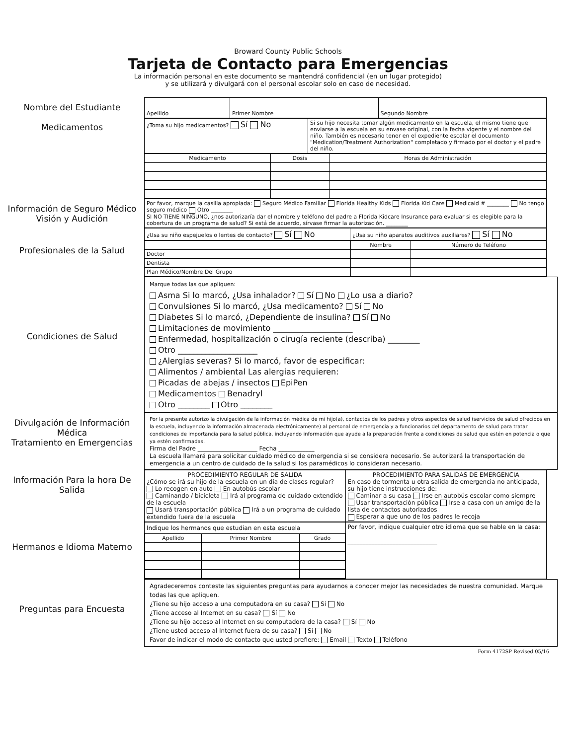Broward County Public Schools
Tarjeta de Contacto para Emergencias
La información personal en este documento se mantendrá confidencial (en un lugar protegido)
y se utilizará y divulgará con el personal escolar solo en caso de necesidad.
Nombre del Estudiante
Medicamentos
| Apellido | Primer Nombre | Segundo Nombre |
| ¿Toma su hijo medicamentos? Sí No | Si su hijo necesita tomar algún medicamento en la escuela, el mismo tiene que enviarse a la escuela en su envase original, con la fecha vigente y el nombre del niño. También es necesario tener en el expediente escolar el documento "Medication/Treatment Authorization" completado y firmado por el doctor y el padre del niño. |
| Medicamento | Dosis | Horas de Administración |
| --- | --- | --- |
Información de Seguro Médico
Visión y Audición
| Por favor, marque la casilla apropiada: Seguro Médico Familiar Florida Healthy Kids Florida Kid Care Medicaid # ________ No tengo seguro médico Otro ________ SI NO TIENE NINGUNO, ¿nos autorizaría dar el nombre y teléfono del padre a Florida Kidcare Insurance para evaluar si es elegible para la cobertura de un programa de salud? Si está de acuerdo, sírvase firmar la autorización. ________ |
| ¿Usa su niño espejuelos o lentes de contacto? Sí No | ¿Usa su niño aparatos auditivos auxiliares? Sí No |
Profesionales de la Salud
| | Nombre | Número de Teléfono |
| --- | --- | --- |
| Doctor | | |
| Dentista | | |
| Plan Médico/Nombre Del Grupo | | |
Condiciones de Salud
Marque todas las que apliquen:
Asma Si lo marcó, ¿Usa inhalador? Sí No ¿Lo usa a diario?
Convulsiones Si lo marcó, ¿Usa medicamento? Sí No
Diabetes Si lo marcó, ¿Dependiente de insulina? Sí No
Limitaciones de movimiento ____________________
Enfermedad, hospitalización o cirugía reciente (describa) ________
Otro ____________________
¿Alergias severas? Si lo marcó, favor de especificar:
Alimentos / ambiental Las alergias requieren:
Picadas de abejas / insectos EpiPen
Medicamentos Benadryl
Otro ________ Otro ________
Divulgación de Información Médica
Tratamiento en Emergencias
Por la presente autorizo la divulgación de la información médica de mi hijo(a), contactos de los padres y otros aspectos de salud (servicios de salud ofrecidos en la escuela, incluyendo la información almacenada electrónicamente) al personal de emergencia y a funcionarios del departamento de salud para tratar condiciones de importancia para la salud pública, incluyendo información que ayude a la preparación frente a condiciones de salud que estén en potencia o que ya estén confirmadas.
Firma del Padre ____________________ Fecha ____________
La escuela llamará para solicitar cuidado médico de emergencia si se considera necesario. Se autorizará la transportación de emergencia a un centro de cuidado de la salud si los paramédicos lo consideran necesario.
Información Para la hora De Salida
| PROCEDIMIENTO REGULAR DE SALIDA ¿Cómo se irá su hijo de la escuela en un día de clases regular? Lo recogen en auto En autobús escolar Caminando / bicicleta Irá al programa de cuidado extendido de la escuela Usará transportación pública Irá a un programa de cuidado extendido fuera de la escuela | PROCEDIMIENTO PARA SALIDAS DE EMERGENCIA En caso de tormenta u otra salida de emergencia no anticipada, su hijo tiene instrucciones de: Caminar a su casa Irse en autobús escolar como siempre Usar transportación pública Irse a casa con un amigo de la lista de contactos autorizados Esperar a que uno de los padres le recoja |
Hermanos e Idioma Materno
| Indique los hermanos que estudian en esta escuela / Apellido / Primer Nombre / Grado / / --- / --- / --- / | Por favor, indique cualquier otro idioma que se hable en la casa: ______________________________ ______________________________ |
Preguntas para Encuesta
Agradeceremos conteste las siguientes preguntas para ayudarnos a conocer mejor las necesidades de nuestra comunidad. Marque todas las que apliquen.
¿Tiene su hijo acceso a una computadora en su casa? Sí No
¿Tiene acceso al Internet en su casa? Sí No
¿Tiene su hijo acceso al Internet en su computadora de la casa? Sí No
¿Tiene usted acceso al Internet fuera de su casa? Sí No
Favor de indicar el modo de contacto que usted prefiere: Email Texto Teléfono
Form 4172SP Revised 05/16